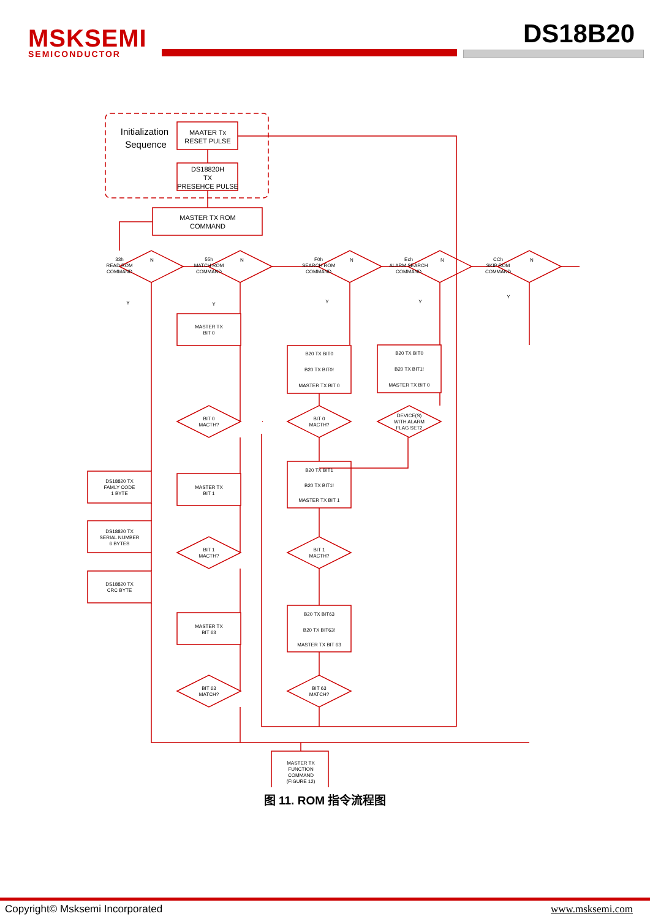MSKSEMI
SEMICONDUCTOR
DS18B20
Initialization
Sequence
MAATER Tx
RESET PULSE
DS18820H
TX
PRESEHCE PULSE
MASTER TX ROM
COMMAND
33h
READ ROM
COMMAND
55h
MATCH ROM
COMMAND
F0h
SEARCH ROM
COMMAND
Ech
ALARM SEARCH
COMMAND
CCh
SKIP ROM
COMMAND
MASTER TX
BIT 0
B20 TX BIT0
B20 TX BIT0!
MASTER TX BIT 0
B20 TX BIT0
B20 TX BIT1!
MASTER TX BIT 0
BIT 0
MACTH?
BIT 0
MACTH?
DEVICE(S)
WITH ALARM
FLAG SET2
DS18820 TX
FAMLY CODE
1 BYTE
MASTER TX
BIT 1
B20 TX BIT1
B20 TX BIT1!
MASTER TX BIT 1
DS18820 TX
SERIAL NUMBER
6 BYTES
DS18820 TX
CRC BYTE
BIT 1
MACTH?
BIT 1
MACTH?
MASTER TX
BIT 63
B20 TX BIT63
B20 TX BIT63!
MASTER TX BIT 63
BIT 63
MATCH?
BIT 63
MATCH?
MASTER TX
FUNCTION
COMMAND
(FIGURE 12)
N
N
N
N
N
Y
Y
Y
Y
Y
图 11. ROM 指令流程图
Copyright© Msksemi Incorporated www.msksemi.com